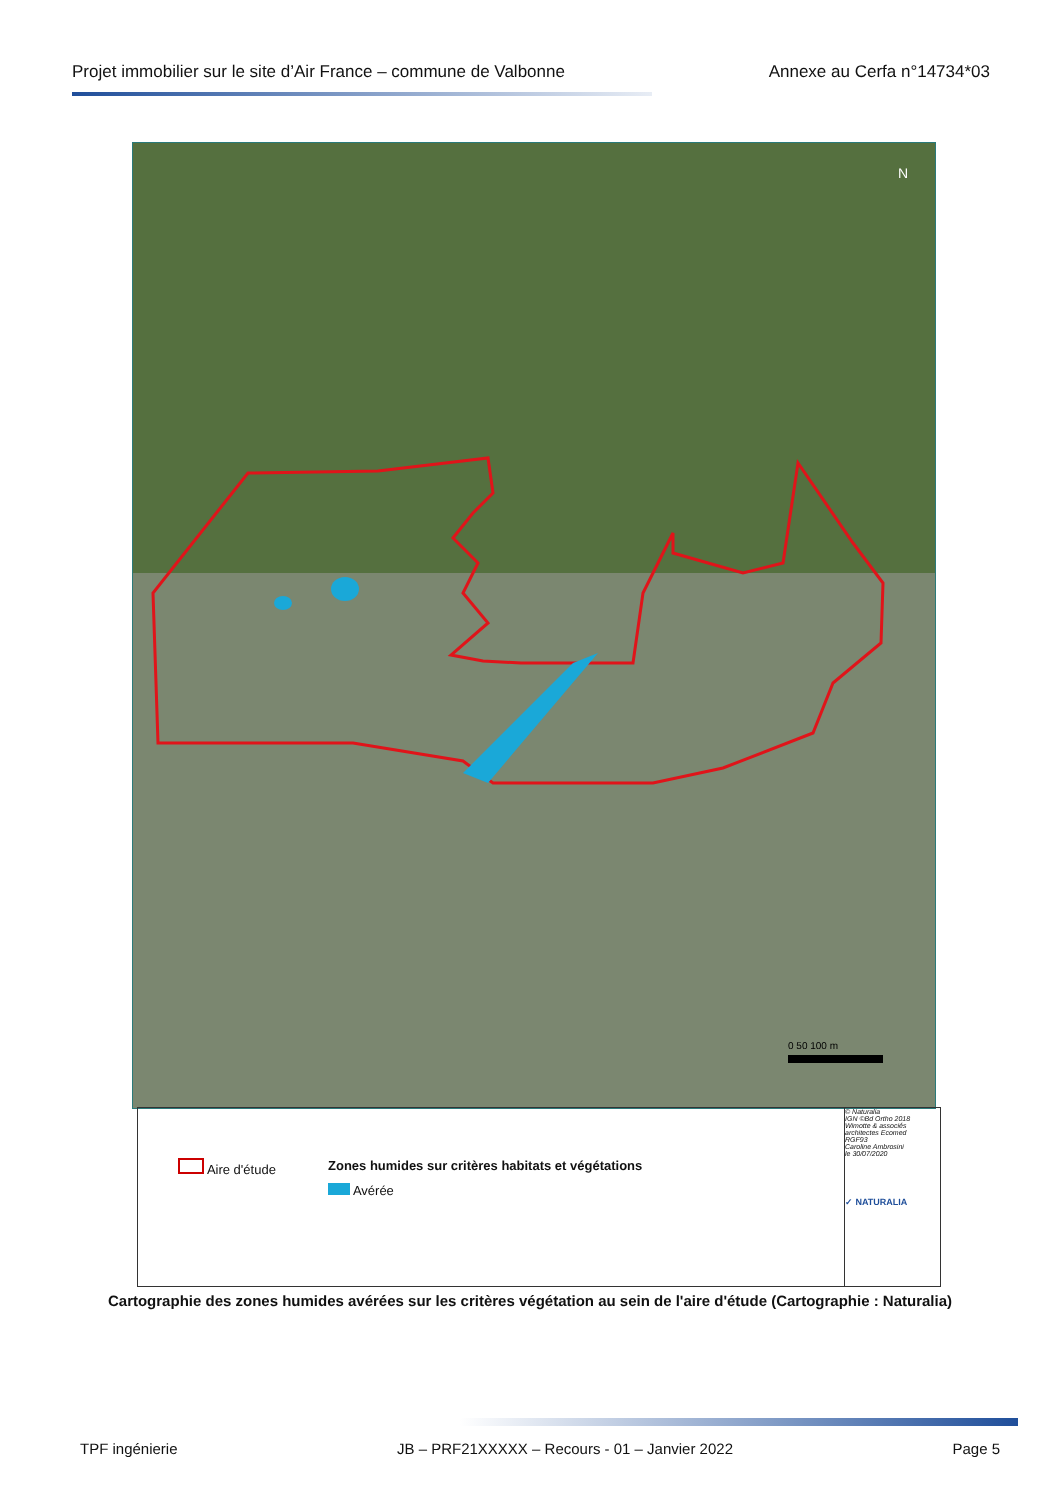Projet immobilier sur le site d’Air France – commune de Valbonne Annexe au Cerfa n°14734*03
N
0 50 100 m
Aire d'étude
Zones humides sur critères habitats et végétations
Avérée
© Naturalia
IGN ©Bd Ortho 2018
Wimotte & associés architectes Ecomed
RGF93
Caroline Ambrosini
le 30/07/2020
✓ NATURALIA
Cartographie des zones humides avérées sur les critères végétation au sein de l'aire d'étude (Cartographie : Naturalia)
TPF ingénierie JB – PRF21XXXXX – Recours - 01 – Janvier 2022 Page 5